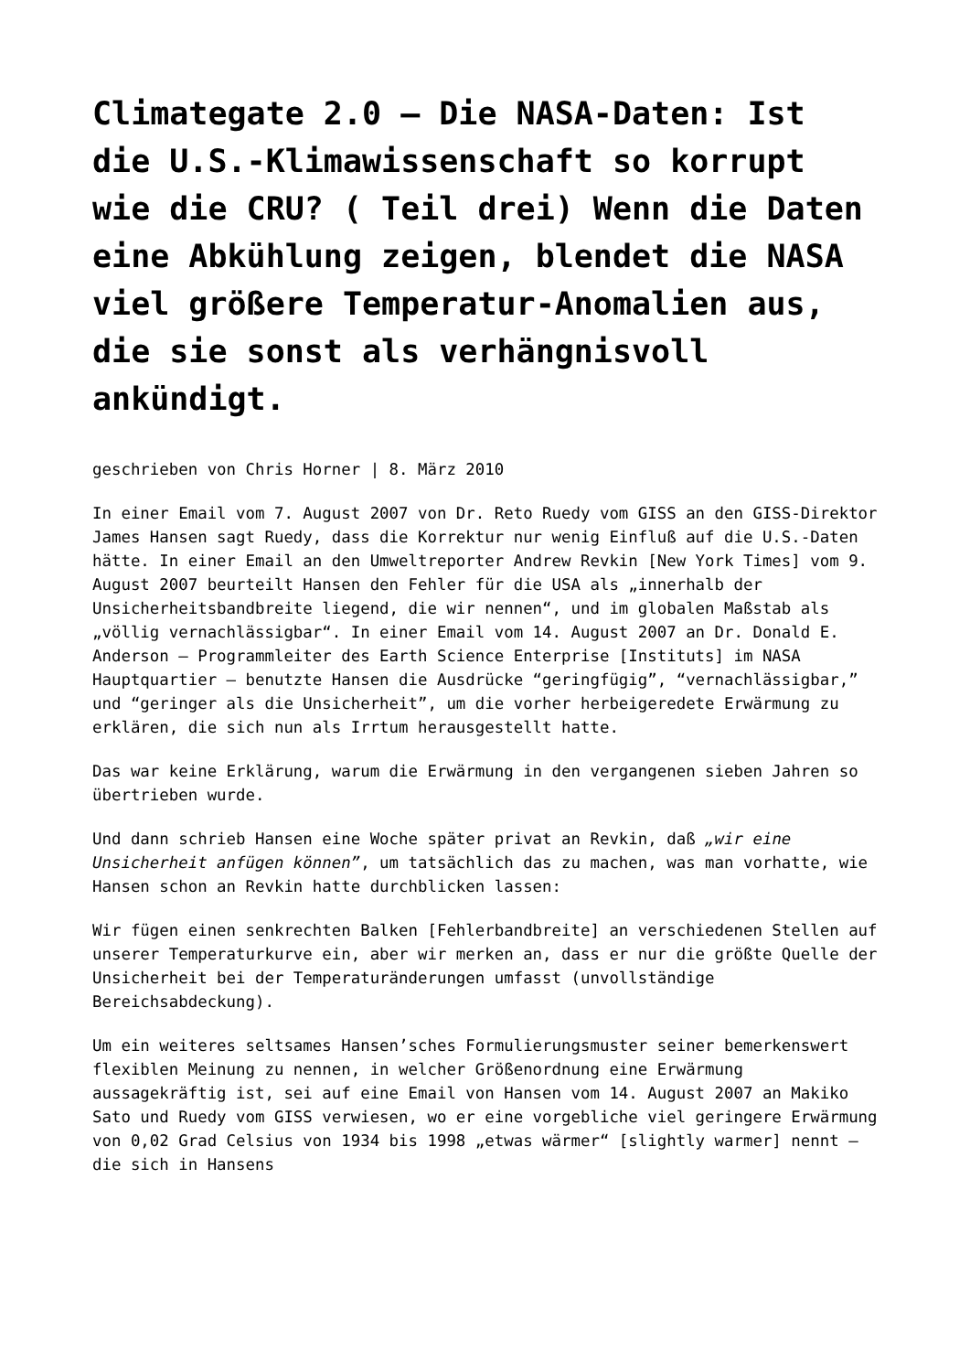Climategate 2.0 – Die NASA-Daten: Ist die U.S.-Klimawissenschaft so korrupt wie die CRU? ( Teil drei) Wenn die Daten eine Abkühlung zeigen, blendet die NASA viel größere Temperatur-Anomalien aus, die sie sonst als verhängnisvoll ankündigt.
geschrieben von Chris Horner | 8. März 2010
In einer Email vom 7. August 2007 von Dr. Reto Ruedy vom GISS an den GISS-Direktor James Hansen sagt Ruedy, dass die Korrektur nur wenig Einfluß auf die U.S.-Daten hätte. In einer Email an den Umweltreporter Andrew Revkin [New York Times] vom 9. August 2007 beurteilt Hansen den Fehler für die USA als „innerhalb der Unsicherheitsbandbreite liegend, die wir nennen“, und im globalen Maßstab als „völlig vernachlässigbar“. In einer Email vom 14. August 2007 an Dr. Donald E. Anderson – Programmleiter des Earth Science Enterprise [Instituts] im NASA Hauptquartier – benutzte Hansen die Ausdrücke “geringfügig”, “vernachlässigbar,” und “geringer als die Unsicherheit”, um die vorher herbeigeredete Erwärmung zu erklären, die sich nun als Irrtum herausgestellt hatte.
Das war keine Erklärung, warum die Erwärmung in den vergangenen sieben Jahren so übertrieben wurde.
Und dann schrieb Hansen eine Woche später privat an Revkin, daß „wir eine Unsicherheit anfügen können”, um tatsächlich das zu machen, was man vorhatte, wie Hansen schon an Revkin hatte durchblicken lassen:
Wir fügen einen senkrechten Balken [Fehlerbandbreite] an verschiedenen Stellen auf unserer Temperaturkurve ein, aber wir merken an, dass er nur die größte Quelle der Unsicherheit bei der Temperaturänderungen umfasst (unvollständige Bereichsabdeckung).
Um ein weiteres seltsames Hansen’sches Formulierungsmuster seiner bemerkenswert flexiblen Meinung zu nennen, in welcher Größenordnung eine Erwärmung aussagekräftig ist, sei auf eine Email von Hansen vom 14. August 2007 an Makiko Sato und Ruedy vom GISS verwiesen, wo er eine vorgebliche viel geringere Erwärmung von 0,02 Grad Celsius von 1934 bis 1998 „etwas wärmer“ [slightly warmer] nennt – die sich in Hansens